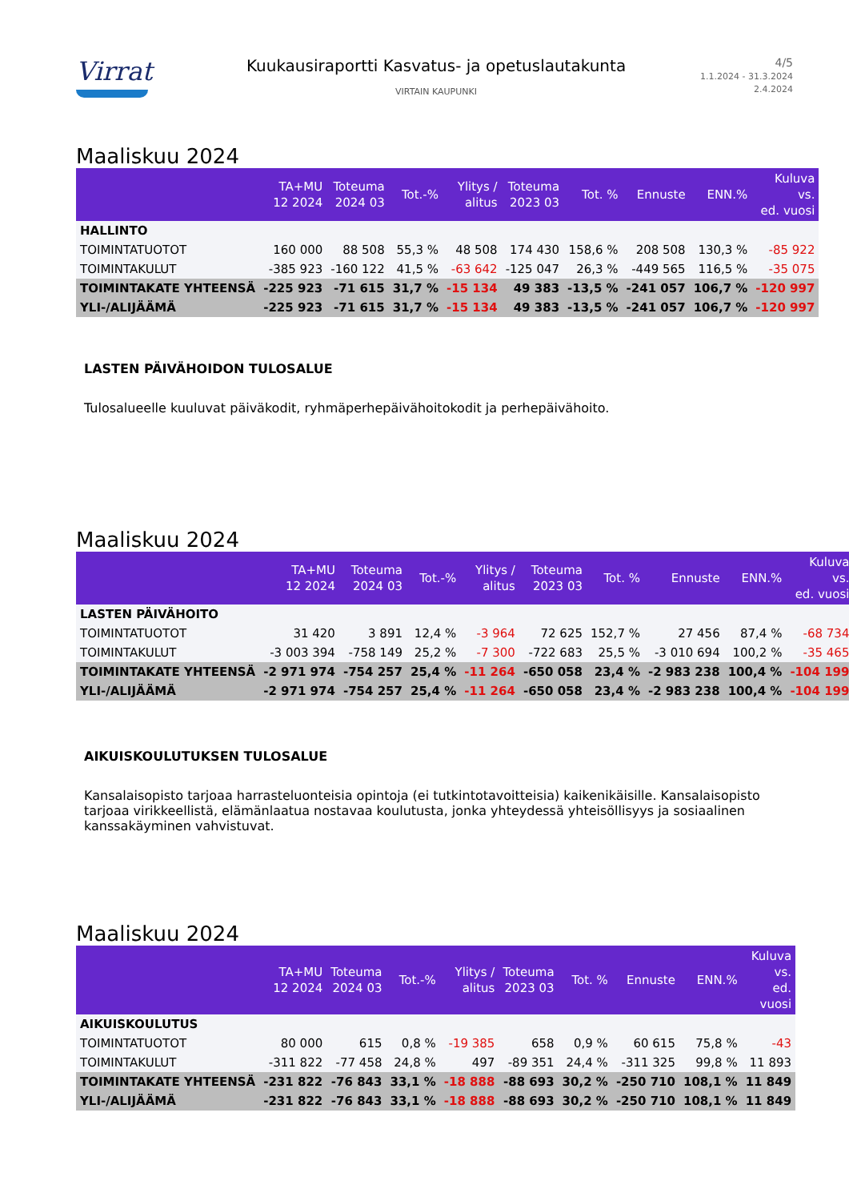Virrat
Kuukausiraportti Kasvatus- ja opetuslautakunta
VIRTAIN KAUPUNKI
4/5
1.1.2024 - 31.3.2024
2.4.2024
Maaliskuu 2024
| | TA+MU 12 2024 | Toteuma 2024 03 | Tot.-% | Ylitys / alitus | Toteuma 2023 03 | Tot. % | Ennuste | ENN.% | Kuluva vs. ed. vuosi |
| --- | --- | --- | --- | --- | --- | --- | --- | --- | --- |
| HALLINTO | | | | | | | | | |
| TOIMINTATUOTOT | 160 000 | 88 508 | 55,3 % | 48 508 | 174 430 | 158,6 % | 208 508 | 130,3 % | -85 922 |
| TOIMINTAKULUT | -385 923 | -160 122 | 41,5 % | -63 642 | -125 047 | 26,3 % | -449 565 | 116,5 % | -35 075 |
| TOIMINTAKATE YHTEENSÄ | -225 923 | -71 615 | 31,7 % | -15 134 | 49 383 | -13,5 % | -241 057 | 106,7 % | -120 997 |
| YLI-/ALIJÄÄMÄ | -225 923 | -71 615 | 31,7 % | -15 134 | 49 383 | -13,5 % | -241 057 | 106,7 % | -120 997 |
LASTEN PÄIVÄHOIDON TULOSALUE
Tulosalueelle kuuluvat päiväkodit, ryhmäperhepäivähoitokodit ja perhepäivähoito.
Maaliskuu 2024
| | TA+MU 12 2024 | Toteuma 2024 03 | Tot.-% | Ylitys / alitus | Toteuma 2023 03 | Tot. % | Ennuste | ENN.% | Kuluva vs. ed. vuosi |
| --- | --- | --- | --- | --- | --- | --- | --- | --- | --- |
| LASTEN PÄIVÄHOITO | | | | | | | | | |
| TOIMINTATUOTOT | 31 420 | 3 891 | 12,4 % | -3 964 | 72 625 | 152,7 % | 27 456 | 87,4 % | -68 734 |
| TOIMINTAKULUT | -3 003 394 | -758 149 | 25,2 % | -7 300 | -722 683 | 25,5 % | -3 010 694 | 100,2 % | -35 465 |
| TOIMINTAKATE YHTEENSÄ | -2 971 974 | -754 257 | 25,4 % | -11 264 | -650 058 | 23,4 % | -2 983 238 | 100,4 % | -104 199 |
| YLI-/ALIJÄÄMÄ | -2 971 974 | -754 257 | 25,4 % | -11 264 | -650 058 | 23,4 % | -2 983 238 | 100,4 % | -104 199 |
AIKUISKOULUTUKSEN TULOSALUE
Kansalaisopisto tarjoaa harrasteluonteisia opintoja (ei tutkintotavoitteisia) kaikenikäisille. Kansalaisopisto tarjoaa virikkeellistä, elämänlaatua nostavaa koulutusta, jonka yhteydessä yhteisöllisyys ja sosiaalinen kanssakäyminen vahvistuvat.
Maaliskuu 2024
| | TA+MU 12 2024 | Toteuma 2024 03 | Tot.-% | Ylitys / alitus | Toteuma 2023 03 | Tot. % | Ennuste | ENN.% | Kuluva vs. ed. vuosi |
| --- | --- | --- | --- | --- | --- | --- | --- | --- | --- |
| AIKUISKOULUTUS | | | | | | | | | |
| TOIMINTATUOTOT | 80 000 | 615 | 0,8 % | -19 385 | 658 | 0,9 % | 60 615 | 75,8 % | -43 |
| TOIMINTAKULUT | -311 822 | -77 458 | 24,8 % | 497 | -89 351 | 24,4 % | -311 325 | 99,8 % | 11 893 |
| TOIMINTAKATE YHTEENSÄ | -231 822 | -76 843 | 33,1 % | -18 888 | -88 693 | 30,2 % | -250 710 | 108,1 % | 11 849 |
| YLI-/ALIJÄÄMÄ | -231 822 | -76 843 | 33,1 % | -18 888 | -88 693 | 30,2 % | -250 710 | 108,1 % | 11 849 |